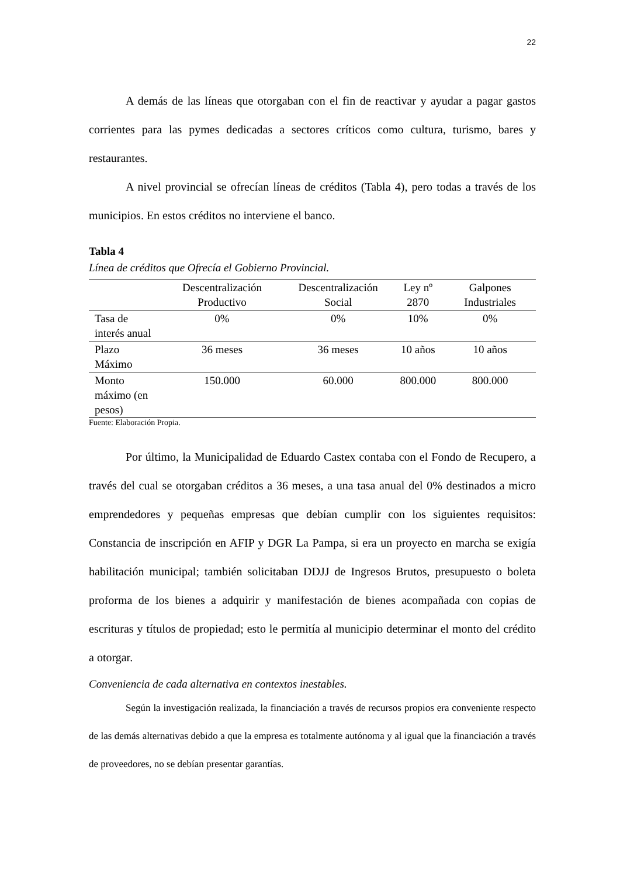22
A demás de las líneas que otorgaban con el fin de reactivar y ayudar a pagar gastos corrientes para las pymes dedicadas a sectores críticos como cultura, turismo, bares y restaurantes.
A nivel provincial se ofrecían líneas de créditos (Tabla 4), pero todas a través de los municipios. En estos créditos no interviene el banco.
Tabla 4
Línea de créditos que Ofrecía el Gobierno Provincial.
| | Descentralización Productivo | Descentralización Social | Ley nº 2870 | Galpones Industriales |
| --- | --- | --- | --- | --- |
| Tasa de interés anual | 0% | 0% | 10% | 0% |
| Plazo Máximo | 36 meses | 36 meses | 10 años | 10 años |
| Monto máximo (en pesos) | 150.000 | 60.000 | 800.000 | 800.000 |
Fuente: Elaboración Propia.
Por último, la Municipalidad de Eduardo Castex contaba con el Fondo de Recupero, a través del cual se otorgaban créditos a 36 meses, a una tasa anual del 0% destinados a micro emprendedores y pequeñas empresas que debían cumplir con los siguientes requisitos: Constancia de inscripción en AFIP y DGR La Pampa, si era un proyecto en marcha se exigía habilitación municipal; también solicitaban DDJJ de Ingresos Brutos, presupuesto o boleta proforma de los bienes a adquirir y manifestación de bienes acompañada con copias de escrituras y títulos de propiedad; esto le permitía al municipio determinar el monto del crédito a otorgar.
Conveniencia de cada alternativa en contextos inestables.
Según la investigación realizada, la financiación a través de recursos propios era conveniente respecto de las demás alternativas debido a que la empresa es totalmente autónoma y al igual que la financiación a través de proveedores, no se debían presentar garantías.